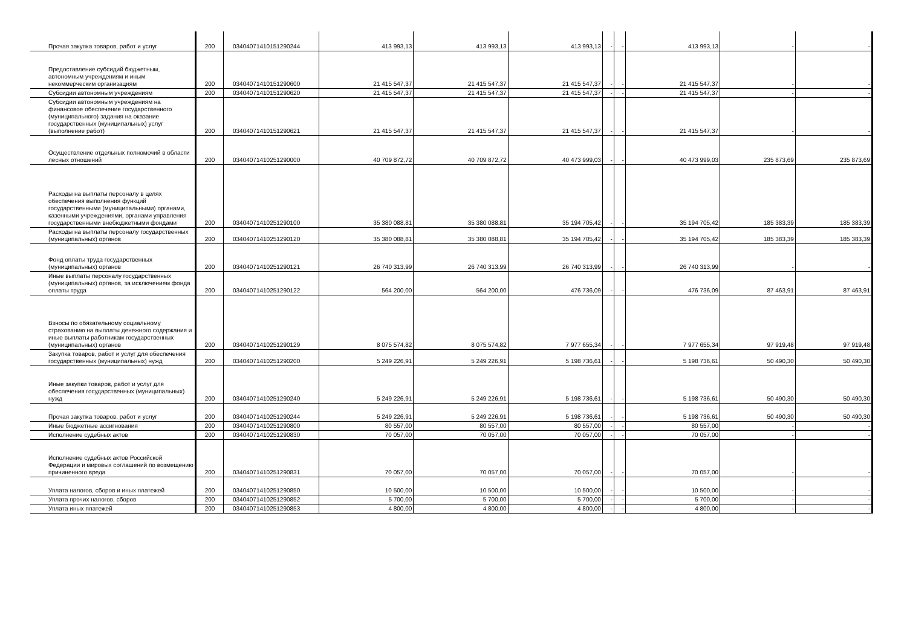| Прочая закупка товаров, работ и услуг | 200 | 03404071410151290244 | 413 993,13 | 413 993,13 | 413 993,13 | - | - | 413 993,13 | - | - |
| Предоставление субсидий бюджетным, автономным учреждениям и иным некоммерческим организациям | 200 | 03404071410151290600 | 21 415 547,37 | 21 415 547,37 | 21 415 547,37 | - | - | 21 415 547,37 | - | - |
| Субсидии автономным учреждениям | 200 | 03404071410151290620 | 21 415 547,37 | 21 415 547,37 | 21 415 547,37 | - | - | 21 415 547,37 | - | - |
| Субсидии автономным учреждениям на финансовое обеспечение государственного (муниципального) задания на оказание государственных (муниципальных) услуг (выполнение работ) | 200 | 03404071410151290621 | 21 415 547,37 | 21 415 547,37 | 21 415 547,37 | - | - | 21 415 547,37 | - | - |
| Осуществление отдельных полномочий в области лесных отношений | 200 | 03404071410251290000 | 40 709 872,72 | 40 709 872,72 | 40 473 999,03 | - | - | 40 473 999,03 | 235 873,69 | 235 873,69 |
| Расходы на выплаты персоналу в целях обеспечения выполнения функций государственными (муниципальными) органами, казенными учреждениями, органами управления государственными внебюджетными фондами | 200 | 03404071410251290100 | 35 380 088,81 | 35 380 088,81 | 35 194 705,42 | - | - | 35 194 705,42 | 185 383,39 | 185 383,39 |
| Расходы на выплаты персоналу государственных (муниципальных) органов | 200 | 03404071410251290120 | 35 380 088,81 | 35 380 088,81 | 35 194 705,42 | - | - | 35 194 705,42 | 185 383,39 | 185 383,39 |
| Фонд оплаты труда государственных (муниципальных) органов | 200 | 03404071410251290121 | 26 740 313,99 | 26 740 313,99 | 26 740 313,99 | - | - | 26 740 313,99 | - | - |
| Иные выплаты персоналу государственных (муниципальных) органов, за исключением фонда оплаты труда | 200 | 03404071410251290122 | 564 200,00 | 564 200,00 | 476 736,09 | - | - | 476 736,09 | 87 463,91 | 87 463,91 |
| Взносы по обязательному социальному страхованию на выплаты денежного содержания и иные выплаты работникам государственных (муниципальных) органов | 200 | 03404071410251290129 | 8 075 574,82 | 8 075 574,82 | 7 977 655,34 | - | - | 7 977 655,34 | 97 919,48 | 97 919,48 |
| Закупка товаров, работ и услуг для обеспечения государственных (муниципальных) нужд | 200 | 03404071410251290200 | 5 249 226,91 | 5 249 226,91 | 5 198 736,61 | - | - | 5 198 736,61 | 50 490,30 | 50 490,30 |
| Иные закупки товаров, работ и услуг для обеспечения государственных (муниципальных) нужд | 200 | 03404071410251290240 | 5 249 226,91 | 5 249 226,91 | 5 198 736,61 | - | - | 5 198 736,61 | 50 490,30 | 50 490,30 |
| Прочая закупка товаров, работ и услуг | 200 | 03404071410251290244 | 5 249 226,91 | 5 249 226,91 | 5 198 736,61 | - | - | 5 198 736,61 | 50 490,30 | 50 490,30 |
| Иные бюджетные ассигнования | 200 | 03404071410251290800 | 80 557,00 | 80 557,00 | 80 557,00 | - | - | 80 557,00 | - | - |
| Исполнение судебных актов | 200 | 03404071410251290830 | 70 057,00 | 70 057,00 | 70 057,00 | - | - | 70 057,00 | - | - |
| Исполнение судебных актов Российской Федерации и мировых соглашений по возмещению причиненного вреда | 200 | 03404071410251290831 | 70 057,00 | 70 057,00 | 70 057,00 | - | - | 70 057,00 | - | - |
| Уплата налогов, сборов и иных платежей | 200 | 03404071410251290850 | 10 500,00 | 10 500,00 | 10 500,00 | - | - | 10 500,00 | - | - |
| Уплата прочих налогов, сборов | 200 | 03404071410251290852 | 5 700,00 | 5 700,00 | 5 700,00 | - | - | 5 700,00 | - | - |
| Уплата иных платежей | 200 | 03404071410251290853 | 4 800,00 | 4 800,00 | 4 800,00 | - | - | 4 800,00 | - | - |